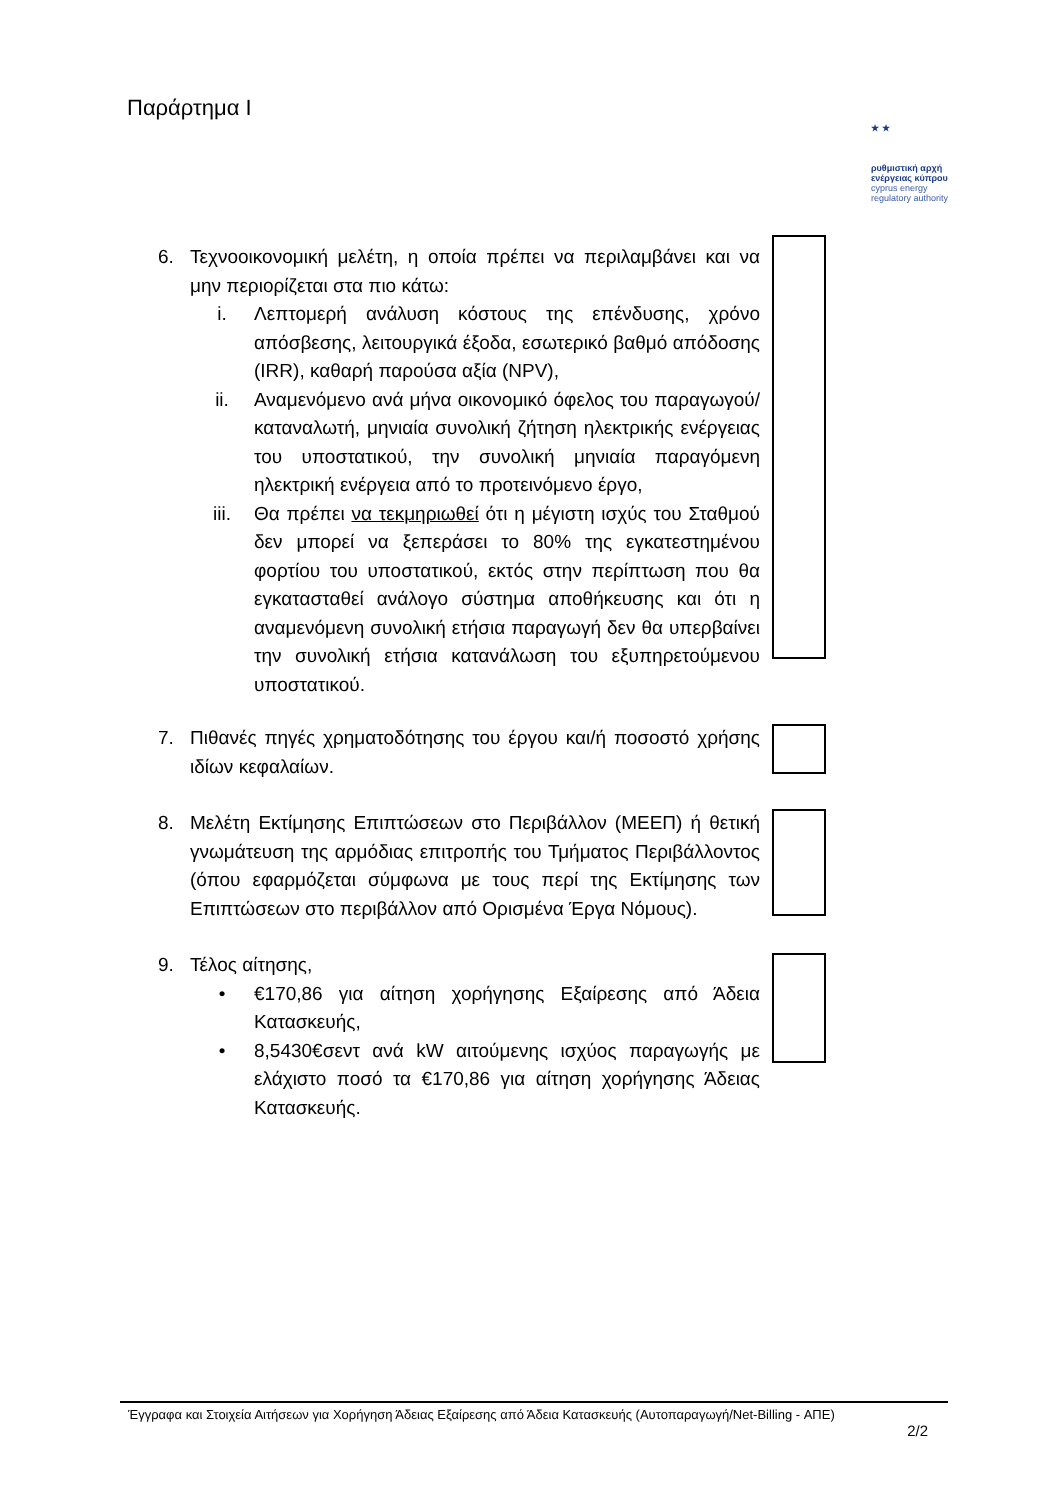Παράρτημα Ι
★ ★
ρυθμιστική αρχή
ενέργειας κύπρου
cyprus energy
regulatory authority
6. Τεχνοοικονομική μελέτη, η οποία πρέπει να περιλαμβάνει και να μην περιορίζεται στα πιο κάτω:
i. Λεπτομερή ανάλυση κόστους της επένδυσης, χρόνο απόσβεσης, λειτουργικά έξοδα, εσωτερικό βαθμό απόδοσης (IRR), καθαρή παρούσα αξία (NPV),
ii. Αναμενόμενο ανά μήνα οικονομικό όφελος του παραγωγού/καταναλωτή, μηνιαία συνολική ζήτηση ηλεκτρικής ενέργειας του υποστατικού, την συνολική μηνιαία παραγόμενη ηλεκτρική ενέργεια από το προτεινόμενο έργο,
iii. Θα πρέπει να τεκμηριωθεί ότι η μέγιστη ισχύς του Σταθμού δεν μπορεί να ξεπεράσει το 80% της εγκατεστημένου φορτίου του υποστατικού, εκτός στην περίπτωση που θα εγκατασταθεί ανάλογο σύστημα αποθήκευσης και ότι η αναμενόμενη συνολική ετήσια παραγωγή δεν θα υπερβαίνει την συνολική ετήσια κατανάλωση του εξυπηρετούμενου υποστατικού.
7. Πιθανές πηγές χρηματοδότησης του έργου και/ή ποσοστό χρήσης ιδίων κεφαλαίων.
8. Μελέτη Εκτίμησης Επιπτώσεων στο Περιβάλλον (ΜΕΕΠ) ή θετική γνωμάτευση της αρμόδιας επιτροπής του Τμήματος Περιβάλλοντος (όπου εφαρμόζεται σύμφωνα με τους περί της Εκτίμησης των Επιπτώσεων στο περιβάλλον από Ορισμένα Έργα Νόμους).
9. Τέλος αίτησης,
• €170,86 για αίτηση χορήγησης Εξαίρεσης από Άδεια Κατασκευής,
• 8,5430€σεντ ανά kW αιτούμενης ισχύος παραγωγής με ελάχιστο ποσό τα €170,86 για αίτηση χορήγησης Άδειας Κατασκευής.
Έγγραφα και Στοιχεία Αιτήσεων για Χορήγηση Άδειας Εξαίρεσης από Άδεια Κατασκευής (Αυτοπαραγωγή/Net-Billing - ΑΠΕ)
2/2